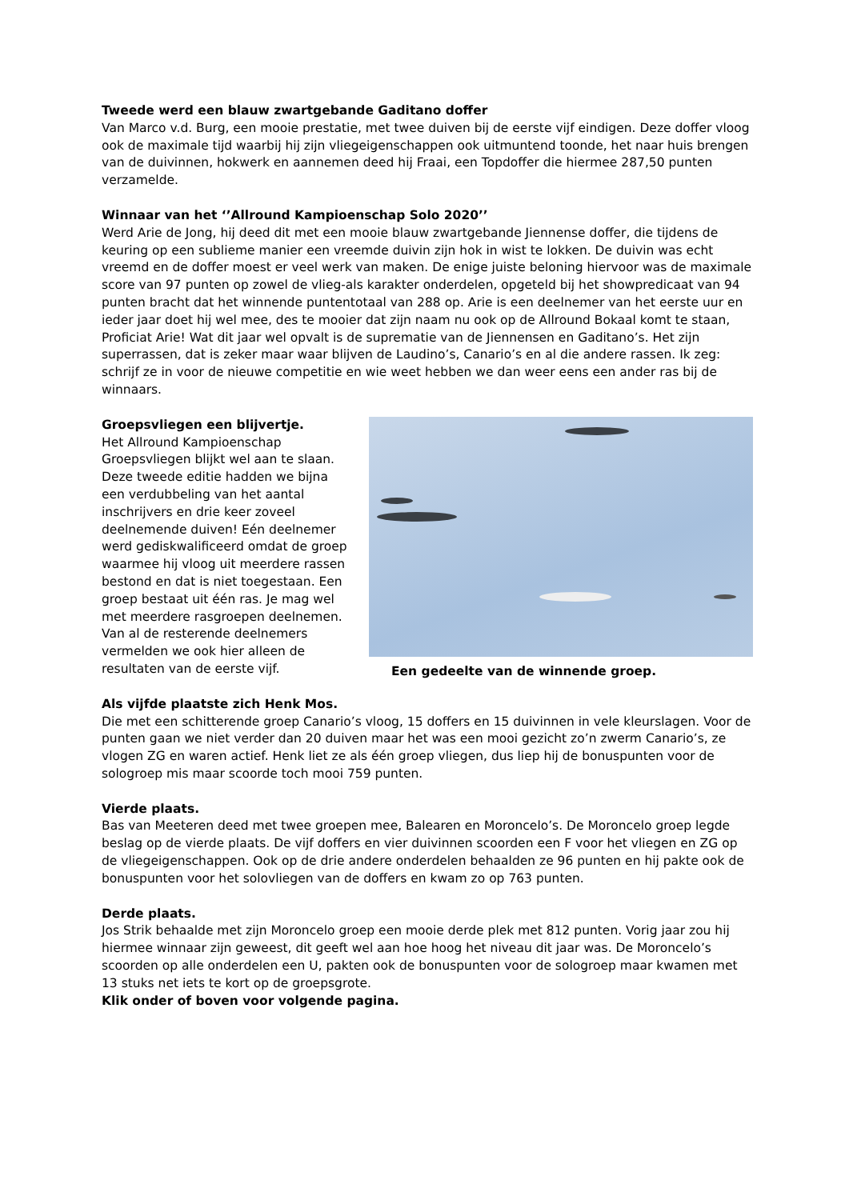Tweede werd een blauw zwartgebande Gaditano doffer
Van Marco v.d. Burg, een mooie prestatie, met twee duiven bij de eerste vijf eindigen. Deze doffer vloog ook de maximale tijd waarbij hij zijn vliegeigenschappen ook uitmuntend toonde, het naar huis brengen van de duivinnen, hokwerk en aannemen deed hij Fraai, een Topdoffer die hiermee 287,50 punten verzamelde.
Winnaar van het ‘’Allround Kampioenschap Solo 2020’’
Werd Arie de Jong, hij deed dit met een mooie blauw zwartgebande Jiennense doffer, die tijdens de keuring op een sublieme manier een vreemde duivin zijn hok in wist te lokken. De duivin was echt vreemd en de doffer moest er veel werk van maken. De enige juiste beloning hiervoor was de maximale score van 97 punten op zowel de vlieg-als karakter onderdelen, opgeteld bij het showpredicaat van 94 punten bracht dat het winnende puntentotaal van 288 op. Arie is een deelnemer van het eerste uur en ieder jaar doet hij wel mee, des te mooier dat zijn naam nu ook op de Allround Bokaal komt te staan, Proficiat Arie! Wat dit jaar wel opvalt is de suprematie van de Jiennensen en Gaditano’s. Het zijn superrassen, dat is zeker maar waar blijven de Laudino’s, Canario’s en al die andere rassen. Ik zeg: schrijf ze in voor de nieuwe competitie en wie weet hebben we dan weer eens een ander ras bij de winnaars.
Een gedeelte van de winnende groep.
Groepsvliegen een blijvertje.
Het Allround Kampioenschap Groepsvliegen blijkt wel aan te slaan. Deze tweede editie hadden we bijna een verdubbeling van het aantal inschrijvers en drie keer zoveel deelnemende duiven! Eén deelnemer werd gediskwalificeerd omdat de groep waarmee hij vloog uit meerdere rassen bestond en dat is niet toegestaan. Een groep bestaat uit één ras. Je mag wel met meerdere rasgroepen deelnemen. Van al de resterende deelnemers vermelden we ook hier alleen de resultaten van de eerste vijf.
Als vijfde plaatste zich Henk Mos.
Die met een schitterende groep Canario’s vloog, 15 doffers en 15 duivinnen in vele kleurslagen. Voor de punten gaan we niet verder dan 20 duiven maar het was een mooi gezicht zo’n zwerm Canario’s, ze vlogen ZG en waren actief. Henk liet ze als één groep vliegen, dus liep hij de bonuspunten voor de sologroep mis maar scoorde toch mooi 759 punten.
Vierde plaats.
Bas van Meeteren deed met twee groepen mee, Balearen en Moroncelo’s. De Moroncelo groep legde beslag op de vierde plaats. De vijf doffers en vier duivinnen scoorden een F voor het vliegen en ZG op de vliegeigenschappen. Ook op de drie andere onderdelen behaalden ze 96 punten en hij pakte ook de bonuspunten voor het solovliegen van de doffers en kwam zo op 763 punten.
Derde plaats.
Jos Strik behaalde met zijn Moroncelo groep een mooie derde plek met 812 punten. Vorig jaar zou hij hiermee winnaar zijn geweest, dit geeft wel aan hoe hoog het niveau dit jaar was. De Moroncelo’s scoorden op alle onderdelen een U, pakten ook de bonuspunten voor de sologroep maar kwamen met 13 stuks net iets te kort op de groepsgrote.
Klik onder of boven voor volgende pagina.